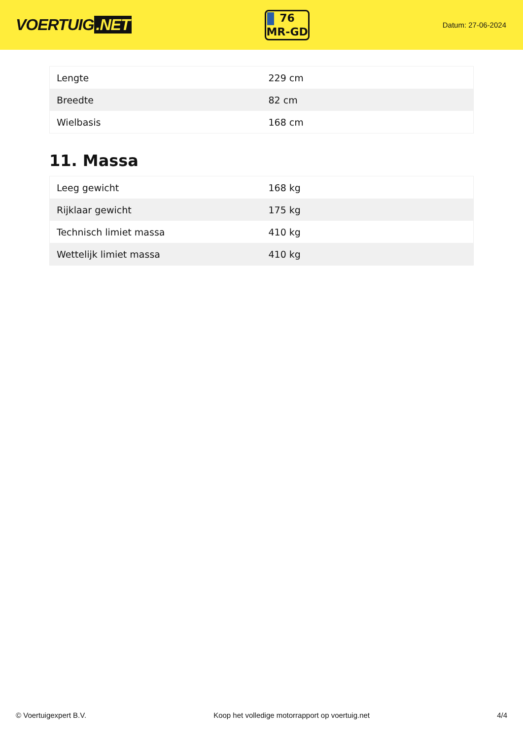VOERTUIG.NET
76
MR-GD
Datum: 27-06-2024
| Lengte | 229 cm |
| Breedte | 82 cm |
| Wielbasis | 168 cm |
11. Massa
| Leeg gewicht | 168 kg |
| Rijklaar gewicht | 175 kg |
| Technisch limiet massa | 410 kg |
| Wettelijk limiet massa | 410 kg |
© Voertuigexpert B.V. Koop het volledige motorrapport op voertuig.net 4/4